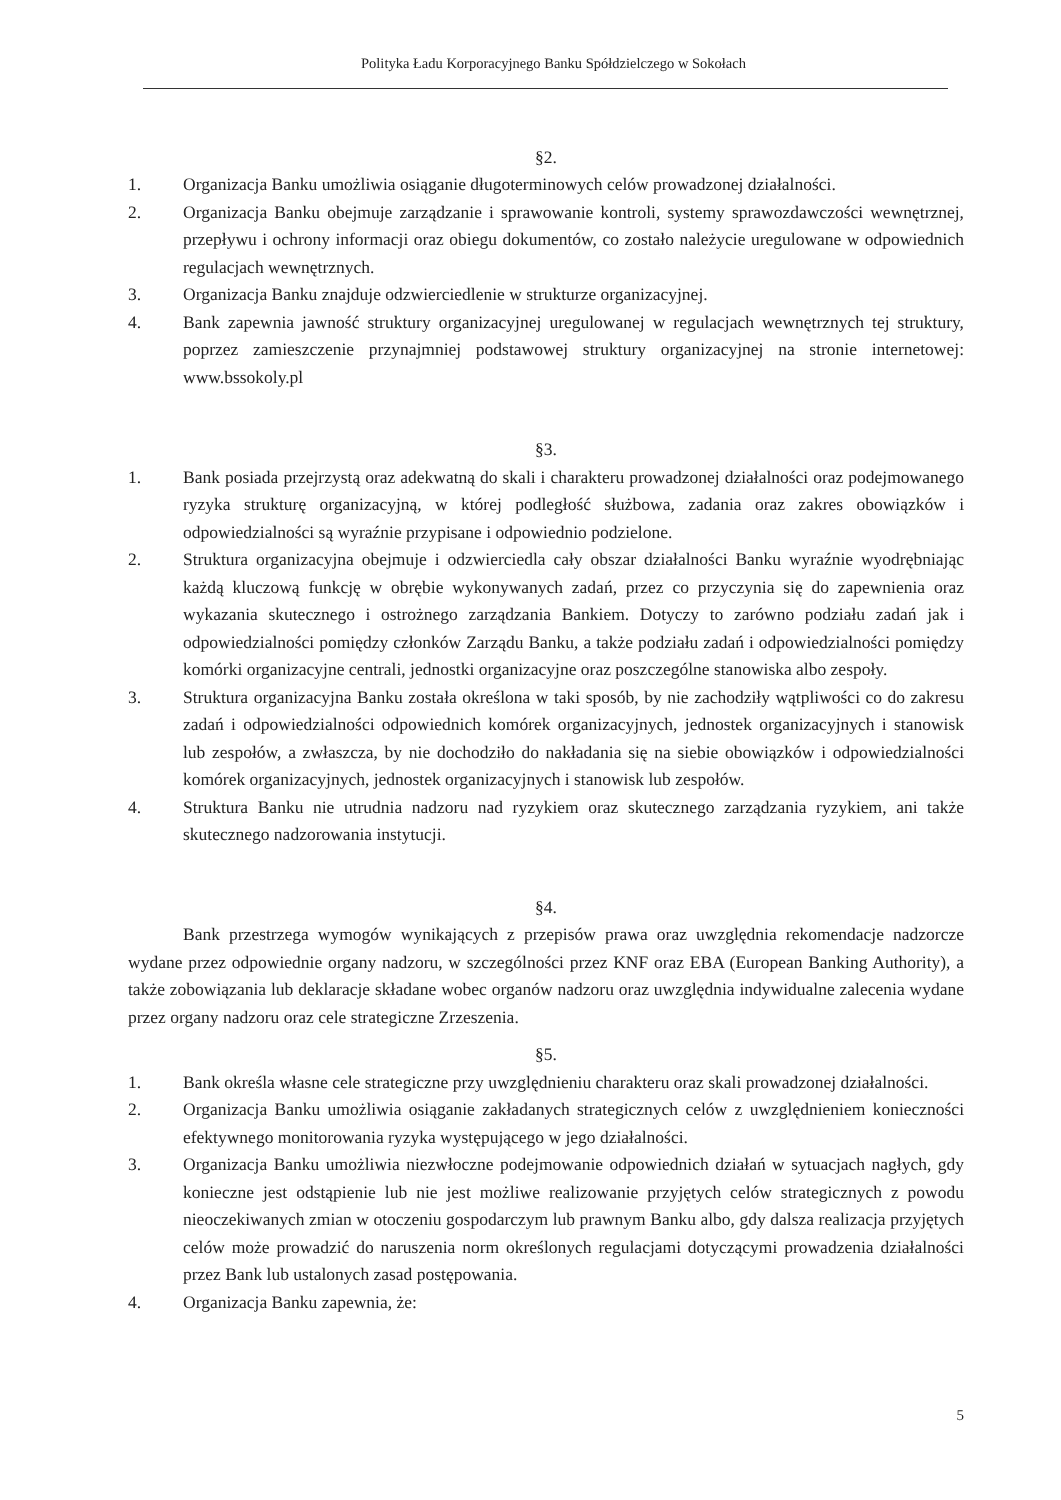Polityka Ładu Korporacyjnego Banku Spółdzielczego w Sokołach
§2.
1. Organizacja Banku umożliwia osiąganie długoterminowych celów prowadzonej działalności.
2. Organizacja Banku obejmuje zarządzanie i sprawowanie kontroli, systemy sprawozdawczości wewnętrznej, przepływu i ochrony informacji oraz obiegu dokumentów, co zostało należycie uregulowane w odpowiednich regulacjach wewnętrznych.
3. Organizacja Banku znajduje odzwierciedlenie w strukturze organizacyjnej.
4. Bank zapewnia jawność struktury organizacyjnej uregulowanej w regulacjach wewnętrznych tej struktury, poprzez zamieszczenie przynajmniej podstawowej struktury organizacyjnej na stronie internetowej: www.bssokoly.pl
§3.
1. Bank posiada przejrzystą oraz adekwatną do skali i charakteru prowadzonej działalności oraz podejmowanego ryzyka strukturę organizacyjną, w której podległość służbowa, zadania oraz zakres obowiązków i odpowiedzialności są wyraźnie przypisane i odpowiednio podzielone.
2. Struktura organizacyjna obejmuje i odzwierciedla cały obszar działalności Banku wyraźnie wyodrębniając każdą kluczową funkcję w obrębie wykonywanych zadań, przez co przyczynia się do zapewnienia oraz wykazania skutecznego i ostrożnego zarządzania Bankiem. Dotyczy to zarówno podziału zadań jak i odpowiedzialności pomiędzy członków Zarządu Banku, a także podziału zadań i odpowiedzialności pomiędzy komórki organizacyjne centrali, jednostki organizacyjne oraz poszczególne stanowiska albo zespoły.
3. Struktura organizacyjna Banku została określona w taki sposób, by nie zachodziły wątpliwości co do zakresu zadań i odpowiedzialności odpowiednich komórek organizacyjnych, jednostek organizacyjnych i stanowisk lub zespołów, a zwłaszcza, by nie dochodziło do nakładania się na siebie obowiązków i odpowiedzialności komórek organizacyjnych, jednostek organizacyjnych i stanowisk lub zespołów.
4. Struktura Banku nie utrudnia nadzoru nad ryzykiem oraz skutecznego zarządzania ryzykiem, ani także skutecznego nadzorowania instytucji.
§4.
Bank przestrzega wymogów wynikających z przepisów prawa oraz uwzględnia rekomendacje nadzorcze wydane przez odpowiednie organy nadzoru, w szczególności przez KNF oraz EBA (European Banking Authority), a także zobowiązania lub deklaracje składane wobec organów nadzoru oraz uwzględnia indywidualne zalecenia wydane przez organy nadzoru oraz cele strategiczne Zrzeszenia.
§5.
1. Bank określa własne cele strategiczne przy uwzględnieniu charakteru oraz skali prowadzonej działalności.
2. Organizacja Banku umożliwia osiąganie zakładanych strategicznych celów z uwzględnieniem konieczności efektywnego monitorowania ryzyka występującego w jego działalności.
3. Organizacja Banku umożliwia niezwłoczne podejmowanie odpowiednich działań w sytuacjach nagłych, gdy konieczne jest odstąpienie lub nie jest możliwe realizowanie przyjętych celów strategicznych z powodu nieoczekiwanych zmian w otoczeniu gospodarczym lub prawnym Banku albo, gdy dalsza realizacja przyjętych celów może prowadzić do naruszenia norm określonych regulacjami dotyczącymi prowadzenia działalności przez Bank lub ustalonych zasad postępowania.
4. Organizacja Banku zapewnia, że:
5